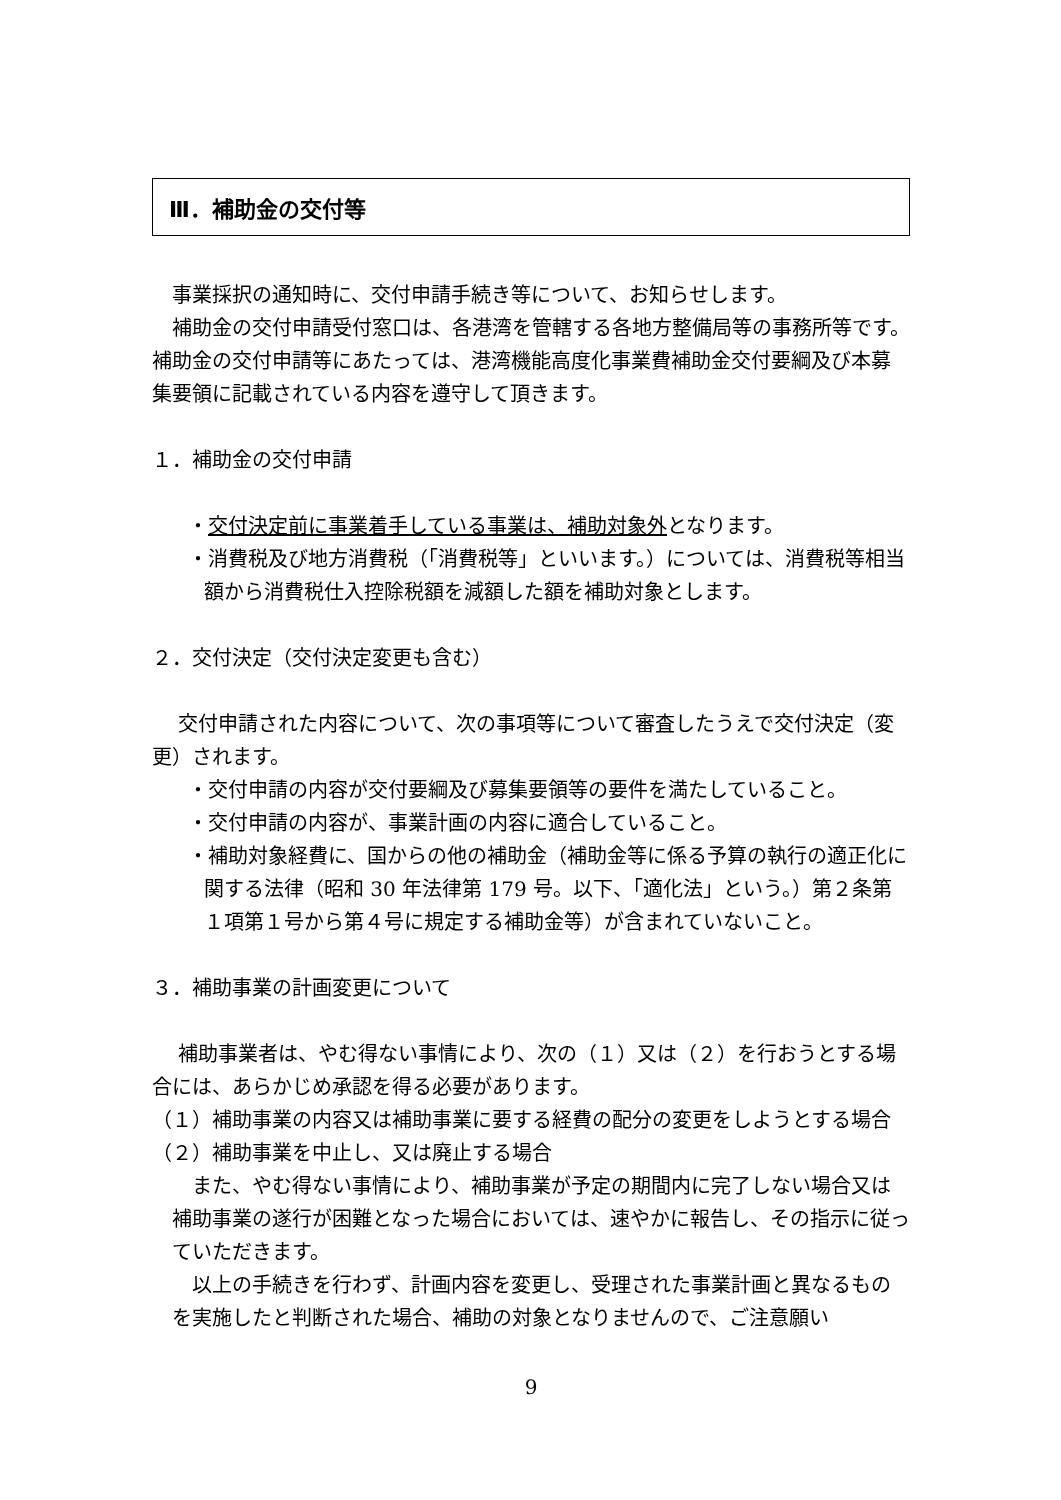Ⅲ．補助金の交付等
事業採択の通知時に、交付申請手続き等について、お知らせします。
補助金の交付申請受付窓口は、各港湾を管轄する各地方整備局等の事務所等です。補助金の交付申請等にあたっては、港湾機能高度化事業費補助金交付要綱及び本募集要領に記載されている内容を遵守して頂きます。
１．補助金の交付申請
・交付決定前に事業着手している事業は、補助対象外となります。
・消費税及び地方消費税（「消費税等」といいます。）については、消費税等相当額から消費税仕入控除税額を減額した額を補助対象とします。
２．交付決定（交付決定変更も含む）
交付申請された内容について、次の事項等について審査したうえで交付決定（変更）されます。
・交付申請の内容が交付要綱及び募集要領等の要件を満たしていること。
・交付申請の内容が、事業計画の内容に適合していること。
・補助対象経費に、国からの他の補助金（補助金等に係る予算の執行の適正化に関する法律（昭和 30 年法律第 179 号。以下、「適化法」という。）第２条第１項第１号から第４号に規定する補助金等）が含まれていないこと。
３．補助事業の計画変更について
補助事業者は、やむ得ない事情により、次の（１）又は（２）を行おうとする場合には、あらかじめ承認を得る必要があります。
（１）補助事業の内容又は補助事業に要する経費の配分の変更をしようとする場合
（２）補助事業を中止し、又は廃止する場合
また、やむ得ない事情により、補助事業が予定の期間内に完了しない場合又は補助事業の遂行が困難となった場合においては、速やかに報告し、その指示に従っていただきます。
以上の手続きを行わず、計画内容を変更し、受理された事業計画と異なるものを実施したと判断された場合、補助の対象となりませんので、ご注意願い
9